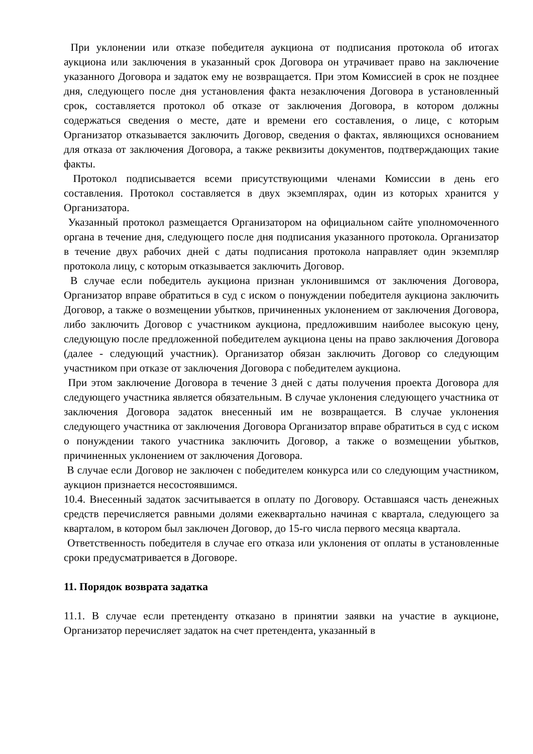При уклонении или отказе победителя аукциона от подписания протокола об итогах аукциона или заключения в указанный срок Договора он утрачивает право на заключение указанного Договора и задаток ему не возвращается. При этом Комиссией в срок не позднее дня, следующего после дня установления факта незаключения Договора в установленный срок, составляется протокол об отказе от заключения Договора, в котором должны содержаться сведения о месте, дате и времени его составления, о лице, с которым Организатор отказывается заключить Договор, сведения о фактах, являющихся основанием для отказа от заключения Договора, а также реквизиты документов, подтверждающих такие факты.
Протокол подписывается всеми присутствующими членами Комиссии в день его составления. Протокол составляется в двух экземплярах, один из которых хранится у Организатора.
Указанный протокол размещается Организатором на официальном сайте уполномоченного органа в течение дня, следующего после дня подписания указанного протокола. Организатор в течение двух рабочих дней с даты подписания протокола направляет один экземпляр протокола лицу, с которым отказывается заключить Договор.
В случае если победитель аукциона признан уклонившимся от заключения Договора, Организатор вправе обратиться в суд с иском о понуждении победителя аукциона заключить Договор, а также о возмещении убытков, причиненных уклонением от заключения Договора, либо заключить Договор с участником аукциона, предложившим наиболее высокую цену, следующую после предложенной победителем аукциона цены на право заключения Договора (далее - следующий участник). Организатор обязан заключить Договор со следующим участником при отказе от заключения Договора с победителем аукциона.
При этом заключение Договора в течение 3 дней с даты получения проекта Договора для следующего участника является обязательным. В случае уклонения следующего участника от заключения Договора задаток внесенный им не возвращается. В случае уклонения следующего участника от заключения Договора Организатор вправе обратиться в суд с иском о понуждении такого участника заключить Договор, а также о возмещении убытков, причиненных уклонением от заключения Договора.
В случае если Договор не заключен с победителем конкурса или со следующим участником, аукцион признается несостоявшимся.
10.4. Внесенный задаток засчитывается в оплату по Договору. Оставшаяся часть денежных средств перечисляется равными долями ежеквартально начиная с квартала, следующего за кварталом, в котором был заключен Договор, до 15-го числа первого месяца квартала.
Ответственность победителя в случае его отказа или уклонения от оплаты в установленные сроки предусматривается в Договоре.
11. Порядок возврата задатка
11.1. В случае если претенденту отказано в принятии заявки на участие в аукционе, Организатор перечисляет задаток на счет претендента, указанный в